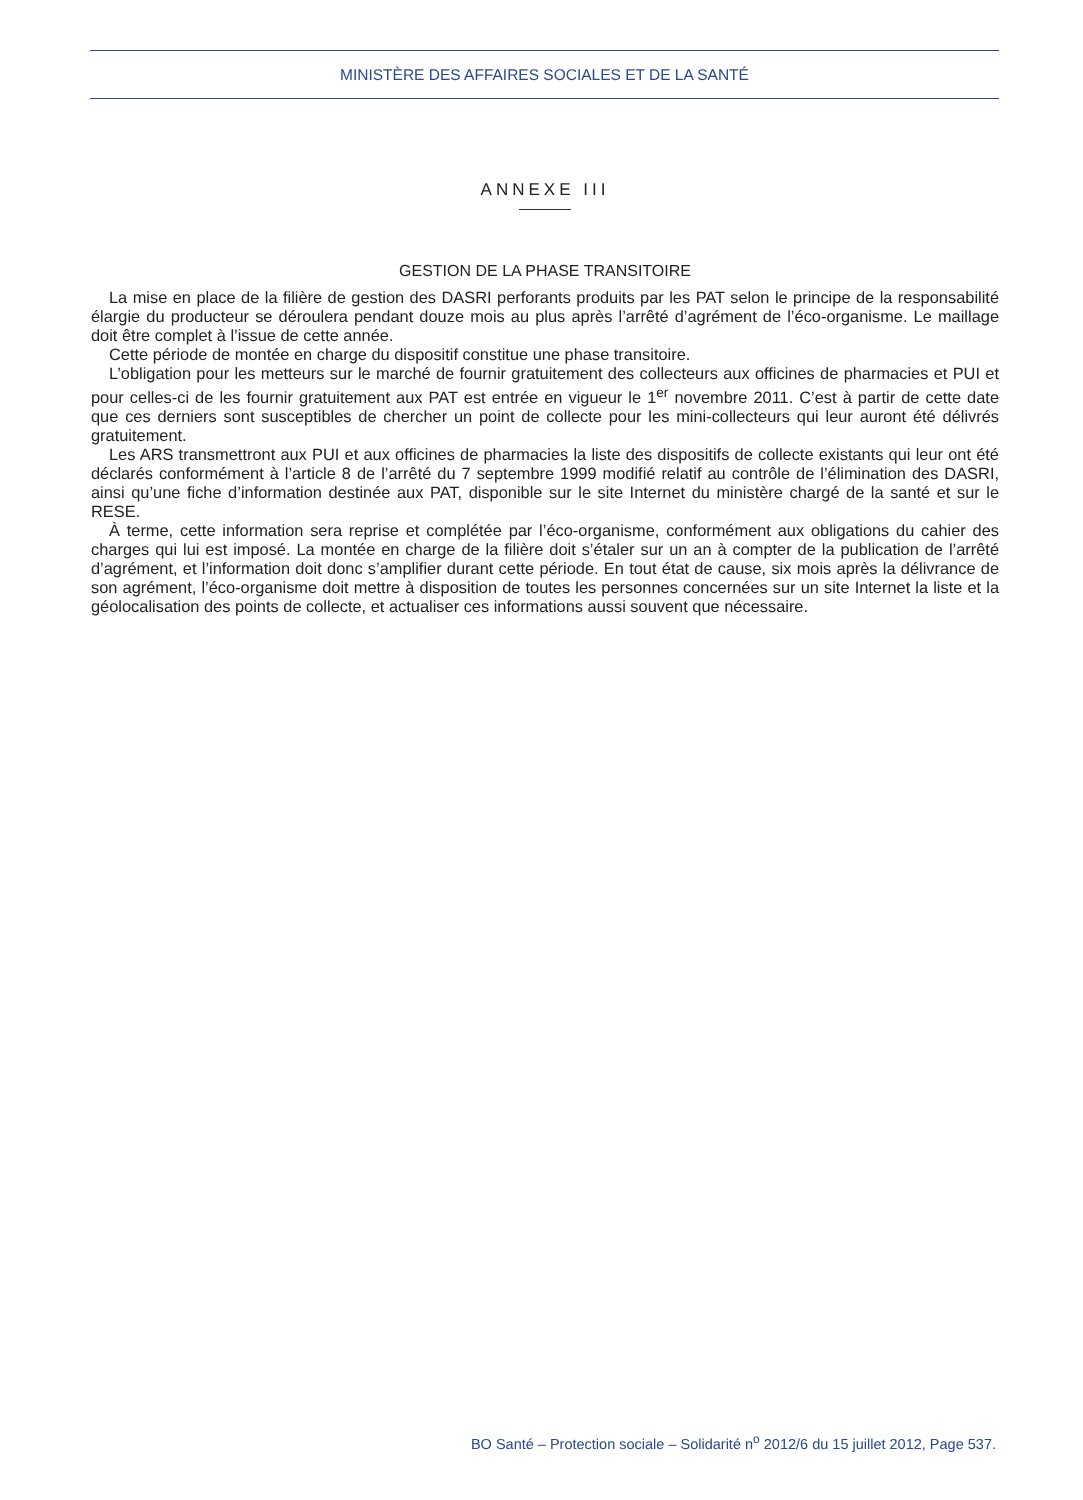MINISTÈRE DES AFFAIRES SOCIALES ET DE LA SANTÉ
ANNEXE III
GESTION DE LA PHASE TRANSITOIRE
La mise en place de la filière de gestion des DASRI perforants produits par les PAT selon le principe de la responsabilité élargie du producteur se déroulera pendant douze mois au plus après l’arrêté d’agrément de l’éco-organisme. Le maillage doit être complet à l’issue de cette année.
Cette période de montée en charge du dispositif constitue une phase transitoire.
L’obligation pour les metteurs sur le marché de fournir gratuitement des collecteurs aux officines de pharmacies et PUI et pour celles-ci de les fournir gratuitement aux PAT est entrée en vigueur le 1<sup>er</sup> novembre 2011. C’est à partir de cette date que ces derniers sont susceptibles de chercher un point de collecte pour les mini-collecteurs qui leur auront été délivrés gratuitement.
Les ARS transmettront aux PUI et aux officines de pharmacies la liste des dispositifs de collecte existants qui leur ont été déclarés conformément à l’article 8 de l’arrêté du 7 septembre 1999 modifié relatif au contrôle de l’élimination des DASRI, ainsi qu’une fiche d’information destinée aux PAT, disponible sur le site Internet du ministère chargé de la santé et sur le RESE.
À terme, cette information sera reprise et complétée par l’éco-organisme, conformément aux obligations du cahier des charges qui lui est imposé. La montée en charge de la filière doit s’étaler sur un an à compter de la publication de l’arrêté d’agrément, et l’information doit donc s’amplifier durant cette période. En tout état de cause, six mois après la délivrance de son agrément, l’éco-organisme doit mettre à disposition de toutes les personnes concernées sur un site Internet la liste et la géolocalisation des points de collecte, et actualiser ces informations aussi souvent que nécessaire.
BO Santé – Protection sociale – Solidarité n<sup>o</sup> 2012/6 du 15 juillet 2012, Page 537.